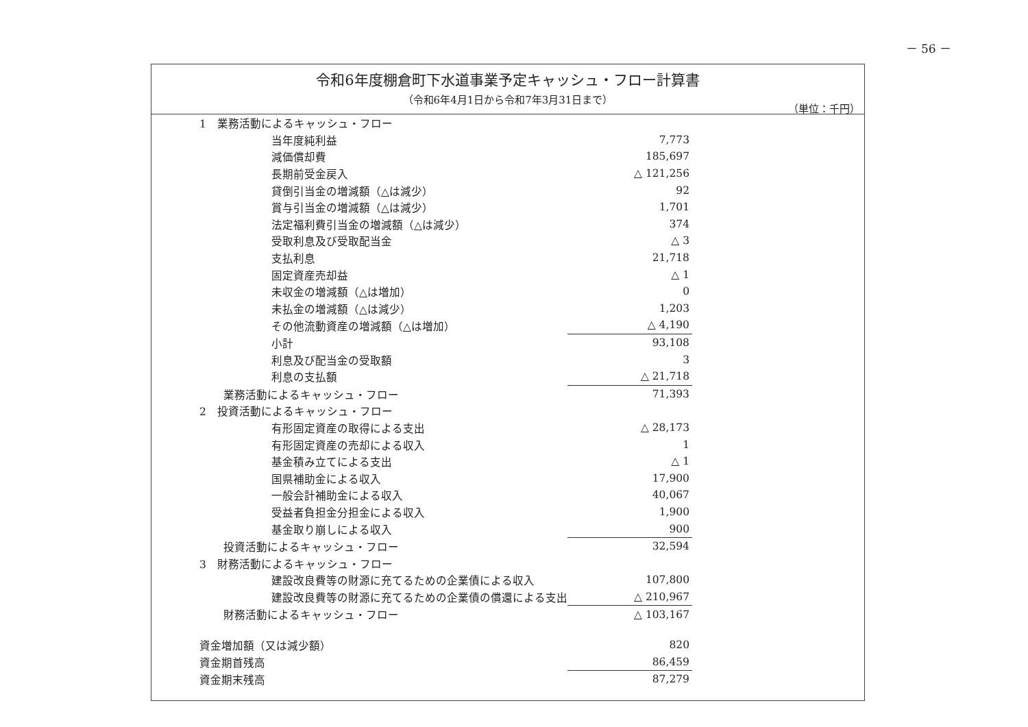－ 56 －
令和6年度棚倉町下水道事業予定キャッシュ・フロー計算書
（令和6年4月1日から令和7年3月31日まで）
（単位：千円）
| 1 業務活動によるキャッシュ・フロー | | | |
| | | 当年度純利益 | 7,773 |
| | | 減価償却費 | 185,697 |
| | | 長期前受金戻入 | △ 121,256 |
| | | 貸倒引当金の増減額（△は減少） | 92 |
| | | 賞与引当金の増減額（△は減少） | 1,701 |
| | | 法定福利費引当金の増減額（△は減少） | 374 |
| | | 受取利息及び受取配当金 | △ 3 |
| | | 支払利息 | 21,718 |
| | | 固定資産売却益 | △ 1 |
| | | 未収金の増減額（△は増加） | 0 |
| | | 未払金の増減額（△は減少） | 1,203 |
| | | その他流動資産の増減額（△は増加） | △ 4,190 |
| | | 小計 | 93,108 |
| | | 利息及び配当金の受取額 | 3 |
| | | 利息の支払額 | △ 21,718 |
| | 業務活動によるキャッシュ・フロー | | 71,393 |
| 2 投資活動によるキャッシュ・フロー | | | |
| | | 有形固定資産の取得による支出 | △ 28,173 |
| | | 有形固定資産の売却による収入 | 1 |
| | | 基金積み立てによる支出 | △ 1 |
| | | 国県補助金による収入 | 17,900 |
| | | 一般会計補助金による収入 | 40,067 |
| | | 受益者負担金分担金による収入 | 1,900 |
| | | 基金取り崩しによる収入 | 900 |
| | 投資活動によるキャッシュ・フロー | | 32,594 |
| 3 財務活動によるキャッシュ・フロー | | | |
| | | 建設改良費等の財源に充てるための企業債による収入 | 107,800 |
| | | 建設改良費等の財源に充てるための企業債の償還による支出 | △ 210,967 |
| | 財務活動によるキャッシュ・フロー | | △ 103,167 |
| 資金増加額（又は減少額） | | | 820 |
| 資金期首残高 | | | 86,459 |
| 資金期末残高 | | | 87,279 |